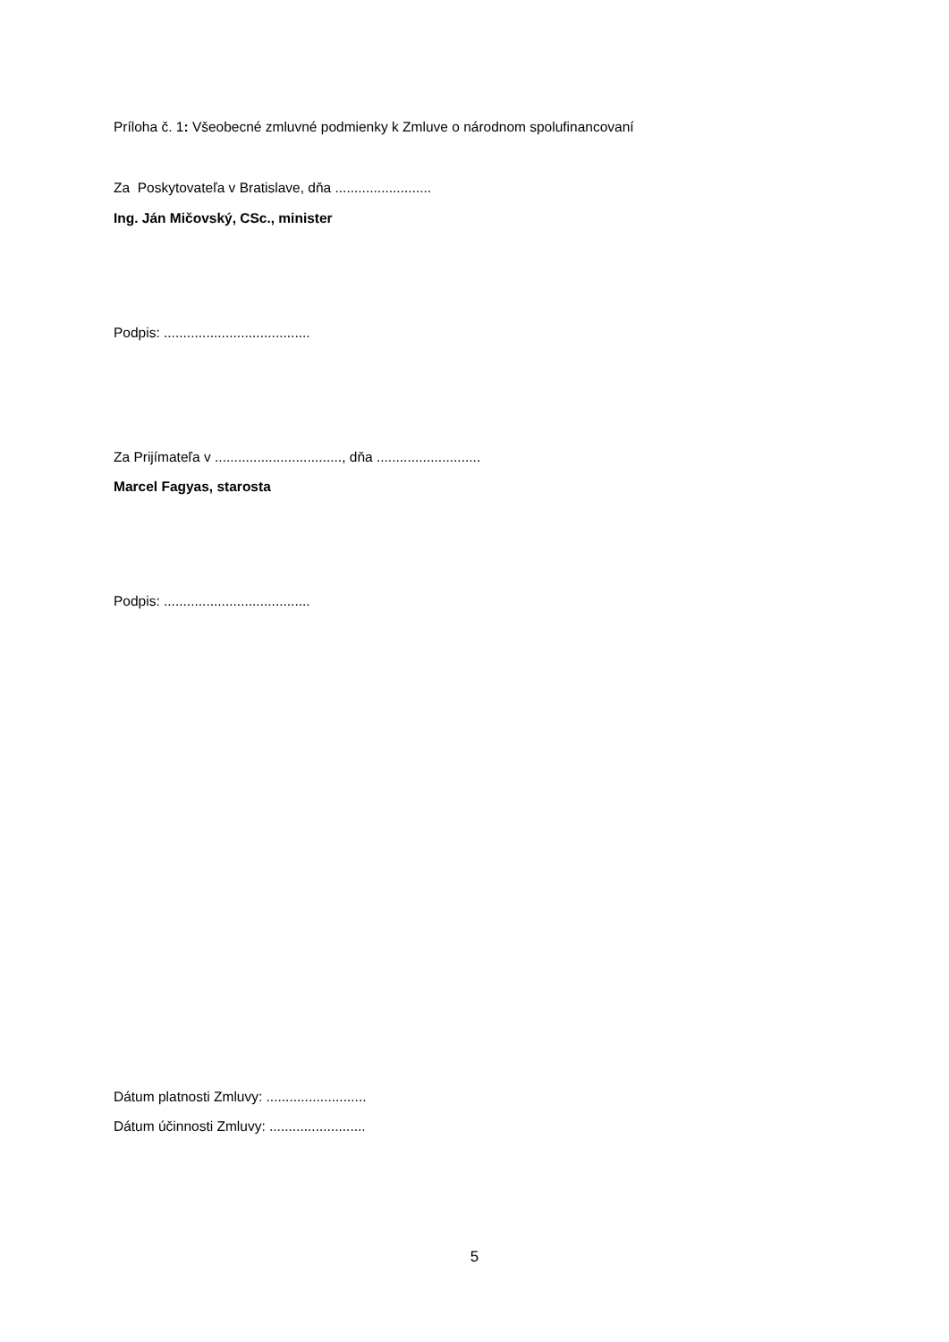Príloha č. 1: Všeobecné zmluvné podmienky k Zmluve o národnom spolufinancovaní
Za Poskytovateľa v Bratislave, dňa .........................
Ing. Ján Mičovský, CSc., minister
Podpis: ......................................
Za Prijímateľa v ................................., dňa ...........................
Marcel Fagyas, starosta
Podpis: ......................................
Dátum platnosti Zmluvy: ..........................
Dátum účinnosti Zmluvy: .........................
5